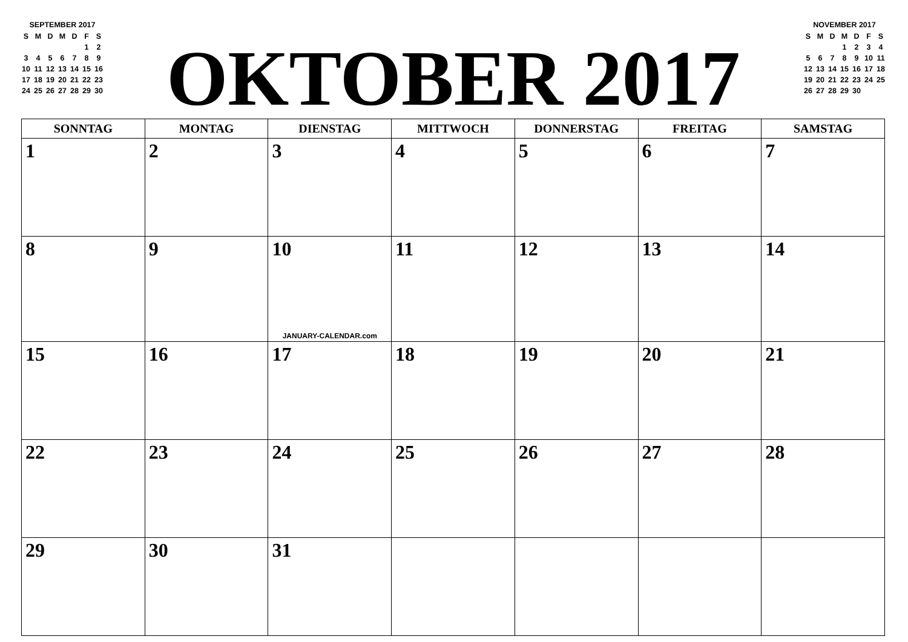SEPTEMBER 2017
| S | M | D | M | D | F | S |
| | | | | | 1 | 2 |
| 3 | 4 | 5 | 6 | 7 | 8 | 9 |
| 10 | 11 | 12 | 13 | 14 | 15 | 16 |
| 17 | 18 | 19 | 20 | 21 | 22 | 23 |
| 24 | 25 | 26 | 27 | 28 | 29 | 30 |
OKTOBER 2017
NOVEMBER 2017
| S | M | D | M | D | F | S |
| | | | 1 | 2 | 3 | 4 |
| 5 | 6 | 7 | 8 | 9 | 10 | 11 |
| 12 | 13 | 14 | 15 | 16 | 17 | 18 |
| 19 | 20 | 21 | 22 | 23 | 24 | 25 |
| 26 | 27 | 28 | 29 | 30 | | |
| SONNTAG | MONTAG | DIENSTAG | MITTWOCH | DONNERSTAG | FREITAG | SAMSTAG |
| --- | --- | --- | --- | --- | --- | --- |
| 1 | 2 | 3 | 4 | 5 | 6 | 7 |
| 8 | 9 | 10 JANUARY-CALENDAR.com | 11 | 12 | 13 | 14 |
| 15 | 16 | 17 | 18 | 19 | 20 | 21 |
| 22 | 23 | 24 | 25 | 26 | 27 | 28 |
| 29 | 30 | 31 | | | | |